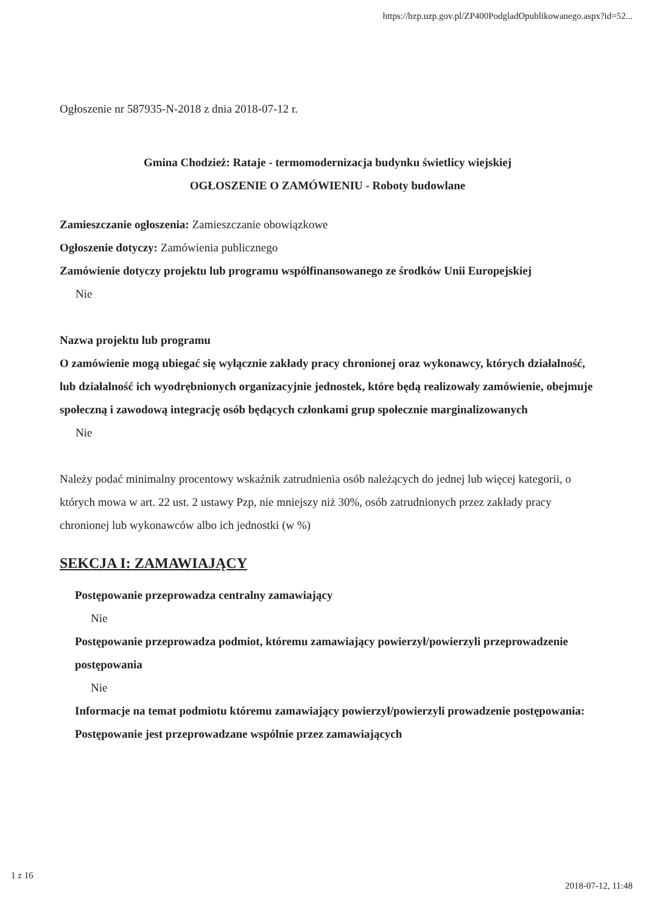https://bzp.uzp.gov.pl/ZP400PodgladOpublikowanego.aspx?id=52...
Ogłoszenie nr 587935-N-2018 z dnia 2018-07-12 r.
Gmina Chodzież: Rataje - termomodernizacja budynku świetlicy wiejskiej
OGŁOSZENIE O ZAMÓWIENIU - Roboty budowlane
Zamieszczanie ogłoszenia: Zamieszczanie obowiązkowe
Ogłoszenie dotyczy: Zamówienia publicznego
Zamówienie dotyczy projektu lub programu współfinansowanego ze środków Unii Europejskiej
Nie
Nazwa projektu lub programu
O zamówienie mogą ubiegać się wyłącznie zakłady pracy chronionej oraz wykonawcy, których działalność, lub działalność ich wyodrębnionych organizacyjnie jednostek, które będą realizowały zamówienie, obejmuje społeczną i zawodową integrację osób będących członkami grup społecznie marginalizowanych
Nie
Należy podać minimalny procentowy wskaźnik zatrudnienia osób należących do jednej lub więcej kategorii, o których mowa w art. 22 ust. 2 ustawy Pzp, nie mniejszy niż 30%, osób zatrudnionych przez zakłady pracy chronionej lub wykonawców albo ich jednostki (w %)
SEKCJA I: ZAMAWIAJĄCY
Postępowanie przeprowadza centralny zamawiający
Nie
Postępowanie przeprowadza podmiot, któremu zamawiający powierzył/powierzyli przeprowadzenie postępowania
Nie
Informacje na temat podmiotu któremu zamawiający powierzył/powierzyli prowadzenie postępowania:
Postępowanie jest przeprowadzane wspólnie przez zamawiających
1 z 16
2018-07-12, 11:48